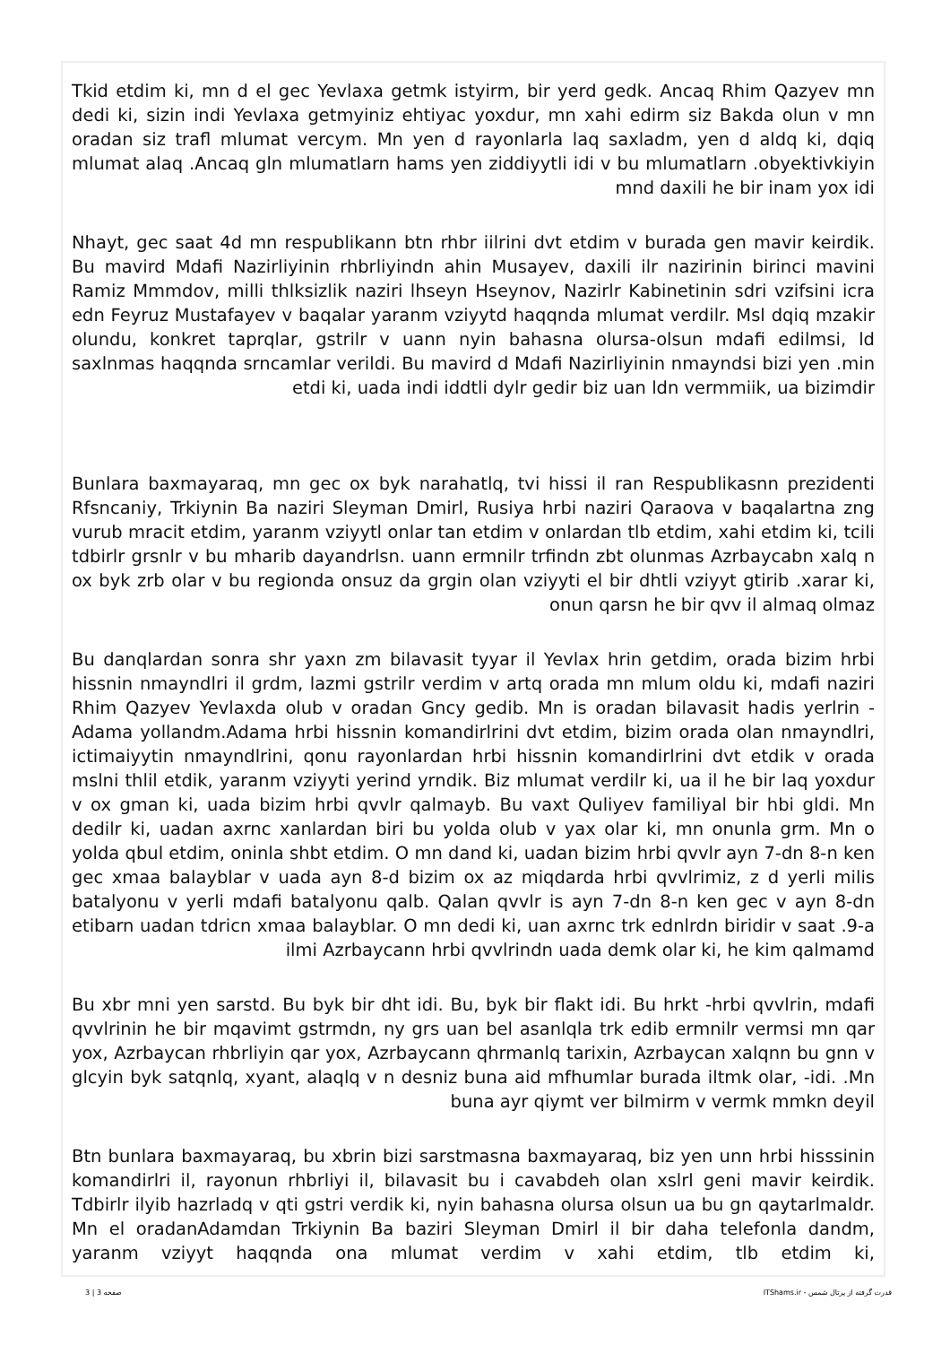Tkid etdim ki, mn d el gec Yevlaxa getmk istyirm, bir yerd gedk. Ancaq Rhim Qazyev mn dedi ki, sizin indi Yevlaxa getmyiniz ehtiyac yoxdur, mn xahi edirm siz Bakda olun v mn oradan siz trafl mlumat vercym. Mn yen d rayonlarla laq saxladm, yen d aldq ki, dqiq mlumat alaq .Ancaq gln mlumatlarn hams yen ziddiyytli idi v bu mlumatlarn .obyektivkiyin mnd daxili he bir inam yox idi
Nhayt, gec saat 4d mn respublikann btn rhbr iilrini dvt etdim v burada gen mavir keirdik. Bu mavird Mdafi Nazirliyinin rhbrliyindn ahin Musayev, daxili ilr nazirinin birinci mavini Ramiz Mmmdov, milli thlksizlik naziri lhseyn Hseynov, Nazirlr Kabinetinin sdri vzifsini icra edn Feyruz Mustafayev v baqalar yaranm vziyytd haqqnda mlumat verdilr. Msl dqiq mzakir olundu, konkret taprqlar, gstrilr v uann nyin bahasna olursa-olsun mdafi edilmsi, ld saxlnmas haqqnda srncamlar verildi. Bu mavird d Mdafi Nazirliyinin nmayndsi bizi yen .min etdi ki, uada indi iddtli dylr gedir biz uan ldn vermmiik, ua bizimdir
Bunlara baxmayaraq, mn gec ox byk narahatlq, tvi hissi il ran Respublikasnn prezidenti Rfsncaniy, Trkiynin Ba naziri Sleyman Dmirl, Rusiya hrbi naziri Qaraova v baqalartna zng vurub mracit etdim, yaranm vziyytl onlar tan etdim v onlardan tlb etdim, xahi etdim ki, tcili tdbirlr grsnlr v bu mharib dayandrlsn. uann ermnilr trfindn zbt olunmas Azrbaycabn xalq n ox byk zrb olar v bu regionda onsuz da grgin olan vziyyti el bir dhtli vziyyt gtirib .xarar ki, onun qarsn he bir qvv il almaq olmaz
Bu danqlardan sonra shr yaxn zm bilavasit tyyar il Yevlax hrin getdim, orada bizim hrbi hissnin nmayndlri il grdm, lazmi gstrilr verdim v artq orada mn mlum oldu ki, mdafi naziri Rhim Qazyev Yevlaxda olub v oradan Gncy gedib. Mn is oradan bilavasit hadis yerlrin - Adama yollandm.Adama hrbi hissnin komandirlrini dvt etdim, bizim orada olan nmayndlri, ictimaiyytin nmayndlrini, qonu rayonlardan hrbi hissnin komandirlrini dvt etdik v orada mslni thlil etdik, yaranm vziyyti yerind yrndik. Biz mlumat verdilr ki, ua il he bir laq yoxdur v ox gman ki, uada bizim hrbi qvvlr qalmayb. Bu vaxt Quliyev familiyal bir hbi gldi. Mn dedilr ki, uadan axrnc xanlardan biri bu yolda olub v yax olar ki, mn onunla grm. Mn o yolda qbul etdim, oninla shbt etdim. O mn dand ki, uadan bizim hrbi qvvlr ayn 7-dn 8-n ken gec xmaa balayblar v uada ayn 8-d bizim ox az miqdarda hrbi qvvlrimiz, z d yerli milis batalyonu v yerli mdafi batalyonu qalb. Qalan qvvlr is ayn 7-dn 8-n ken gec v ayn 8-dn etibarn uadan tdricn xmaa balayblar. O mn dedi ki, uan axrnc trk ednlrdn biridir v saat .9-a ilmi Azrbaycann hrbi qvvlrindn uada demk olar ki, he kim qalmamd
Bu xbr mni yen sarstd. Bu byk bir dht idi. Bu, byk bir flakt idi. Bu hrkt -hrbi qvvlrin, mdafi qvvlrinin he bir mqavimt gstrmdn, ny grs uan bel asanlqla trk edib ermnilr vermsi mn qar yox, Azrbaycan rhbrliyin qar yox, Azrbaycann qhrmanlq tarixin, Azrbaycan xalqnn bu gnn v glcyin byk satqnlq, xyant, alaqlq v n desniz buna aid mfhumlar burada iltmk olar, -idi. .Mn buna ayr qiymt ver bilmirm v vermk mmkn deyil
Btn bunlara baxmayaraq, bu xbrin bizi sarstmasna baxmayaraq, biz yen unn hrbi hisssinin komandirlri il, rayonun rhbrliyi il, bilavasit bu i cavabdeh olan xslrl geni mavir keirdik. Tdbirlr ilyib hazrladq v qti gstri verdik ki, nyin bahasna olursa olsun ua bu gn qaytarlmaldr. Mn el oradanAdamdan Trkiynin Ba baziri Sleyman Dmirl il bir daha telefonla dandm, yaranm vziyyt haqqnda ona mlumat verdim v xahi etdim, tlb etdim ki,
قدرت گرفته از پرتال شمس - ITShams.ir صفحه 3 | 3